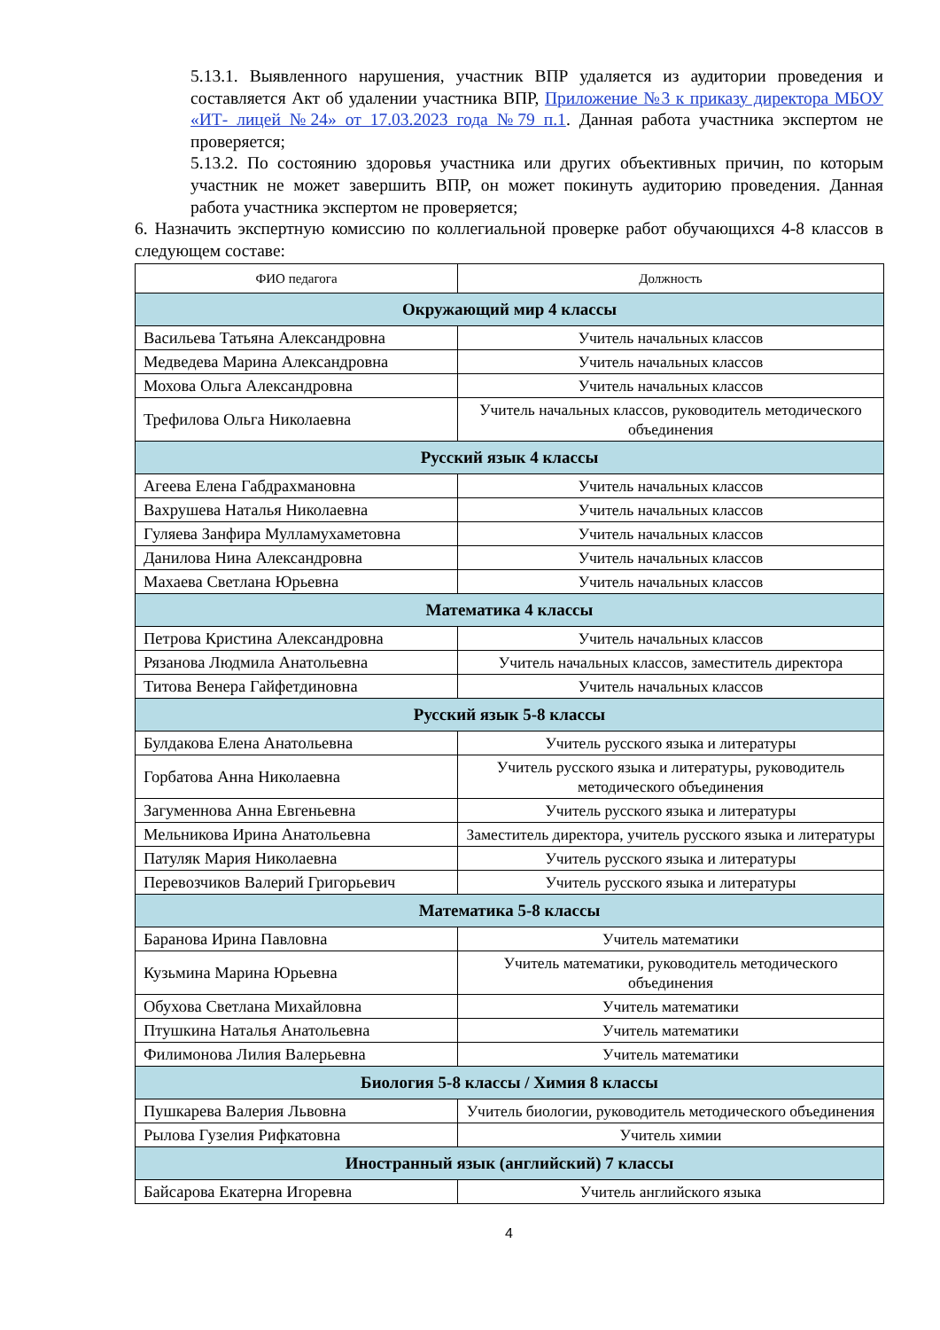5.13.1. Выявленного нарушения, участник ВПР удаляется из аудитории проведения и составляется Акт об удалении участника ВПР, Приложение №3 к приказу директора МБОУ «ИТ- лицей №24» от 17.03.2023 года №79 п.1. Данная работа участника экспертом не проверяется;
5.13.2. По состоянию здоровья участника или других объективных причин, по которым участник не может завершить ВПР, он может покинуть аудиторию проведения. Данная работа участника экспертом не проверяется;
6. Назначить экспертную комиссию по коллегиальной проверке работ обучающихся 4-8 классов в следующем составе:
| ФИО педагога | Должность |
| --- | --- |
| Окружающий мир 4 классы | |
| Васильева Татьяна Александровна | Учитель начальных классов |
| Медведева Марина Александровна | Учитель начальных классов |
| Мохова Ольга Александровна | Учитель начальных классов |
| Трефилова Ольга Николаевна | Учитель начальных классов, руководитель методического объединения |
| Русский язык 4 классы | |
| Агеева Елена Габдрахмановна | Учитель начальных классов |
| Вахрушева Наталья Николаевна | Учитель начальных классов |
| Гуляева Занфира Мулламухаметовна | Учитель начальных классов |
| Данилова Нина Александровна | Учитель начальных классов |
| Махаева Светлана Юрьевна | Учитель начальных классов |
| Математика 4 классы | |
| Петрова Кристина Александровна | Учитель начальных классов |
| Рязанова Людмила Анатольевна | Учитель начальных классов, заместитель директора |
| Титова Венера Гайфетдиновна | Учитель начальных классов |
| Русский язык 5-8 классы | |
| Булдакова Елена Анатольевна | Учитель русского языка и литературы |
| Горбатова Анна Николаевна | Учитель русского языка и литературы, руководитель методического объединения |
| Загуменнова Анна Евгеньевна | Учитель русского языка и литературы |
| Мельникова Ирина Анатольевна | Заместитель директора, учитель русского языка и литературы |
| Патуляк Мария Николаевна | Учитель русского языка и литературы |
| Перевозчиков Валерий Григорьевич | Учитель русского языка и литературы |
| Математика 5-8 классы | |
| Баранова Ирина Павловна | Учитель математики |
| Кузьмина Марина Юрьевна | Учитель математики, руководитель методического объединения |
| Обухова Светлана Михайловна | Учитель математики |
| Птушкина Наталья Анатольевна | Учитель математики |
| Филимонова Лилия Валерьевна | Учитель математики |
| Биология 5-8 классы / Химия 8 классы | |
| Пушкарева Валерия Львовна | Учитель биологии, руководитель методического объединения |
| Рылова Гузелия Рифкатовна | Учитель химии |
| Иностранный язык (английский) 7 классы | |
| Байсарова Екатерна Игоревна | Учитель английского языка |
4